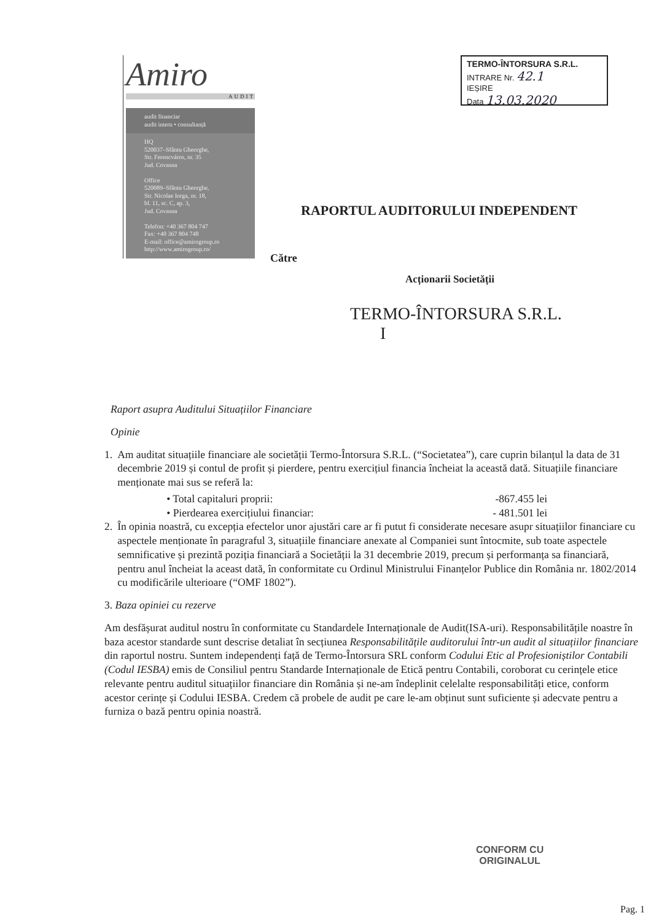Amiro
AUDIT
audit financiar
audit intern • consultanță
HQ
520037–Sfântu Gheorghe,
Str. Ferencváros, nr. 35
Jud. Covasna
Office
520089–Sfântu Gheorghe,
Str. Nicolae Iorga, nr. 18,
bl. 11, sc. C, ap. 3,
Jud. Covasna
Telefon: +40 367 804 747
Fax: +40 367 804 748
E-mail: office@amirogroup.ro
http://www.amirogroup.ro/
TERMO-ÎNTORSURA S.R.L.
INTRARE Nr. 42.1
IEȘIRE
Data 13.03.2020
RAPORTUL AUDITORULUI INDEPENDENT
Către
Acționarii Societății
TERMO-ÎNTORSURA S.R.L.
I
Raport asupra Auditului Situațiilor Financiare
Opinie
1. Am auditat situațiile financiare ale societății Termo-Întorsura S.R.L. (“Societatea”), care cuprin bilanțul la data de 31 decembrie 2019 și contul de profit și pierdere, pentru exercițiul financia încheiat la această dată. Situațiile financiare menționate mai sus se referă la:
• Total capitaluri proprii: -867.455 lei
• Pierdearea exercițiului financiar: - 481.501 lei
2. În opinia noastră, cu excepția efectelor unor ajustări care ar fi putut fi considerate necesare asupr situațiilor financiare cu aspectele menționate în paragraful 3, situațiile financiare anexate al Companiei sunt întocmite, sub toate aspectele semnificative și prezintă poziția financiară a Societății la 31 decembrie 2019, precum și performanța sa financiară, pentru anul încheiat la aceast dată, în conformitate cu Ordinul Ministrului Finanțelor Publice din România nr. 1802/2014 cu modificările ulterioare (“OMF 1802”).
3. Baza opiniei cu rezerve
Am desfășurat auditul nostru în conformitate cu Standardele Internaționale de Audit(ISA-uri). Responsabilitățile noastre în baza acestor standarde sunt descrise detaliat în secțiunea Responsabilitățile auditorului într-un audit al situațiilor financiare din raportul nostru. Suntem independenți față de Termo-Întorsura SRL conform Codului Etic al Profesioniștilor Contabili (Codul IESBA) emis de Consiliul pentru Standarde Internaționale de Etică pentru Contabili, coroborat cu cerințele etice relevante pentru auditul situațiilor financiare din România și ne-am îndeplinit celelalte responsabilități etice, conform acestor cerințe și Codului IESBA. Credem că probele de audit pe care le-am obținut sunt suficiente și adecvate pentru a furniza o bază pentru opinia noastră.
CONFORM CU
ORIGINALUL
Pag. 1